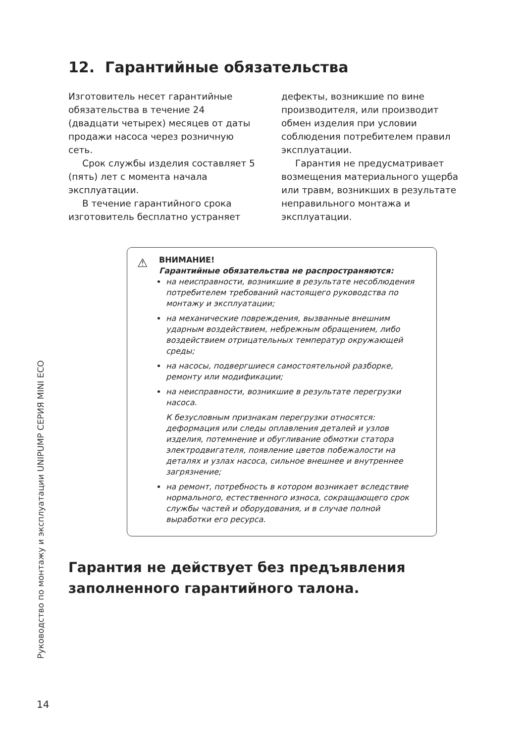12. Гарантийные обязательства
Изготовитель несет гарантийные обязательства в течение 24 (двадцати четырех) месяцев от даты продажи насоса через розничную сеть.
Срок службы изделия составляет 5 (пять) лет с момента начала эксплуатации.
В течение гарантийного срока изготовитель бесплатно устраняет дефекты, возникшие по вине производителя, или производит обмен изделия при условии соблюдения потребителем правил эксплуатации.
Гарантия не предусматривает возмещения материального ущерба или травм, возникших в результате неправильного монтажа и эксплуатации.
⚠ ВНИМАНИЕ!
Гарантийные обязательства не распространяются:
на неисправности, возникшие в результате несоблюдения потребителем требований настоящего руководства по монтажу и эксплуатации;
на механические повреждения, вызванные внешним ударным воздействием, небрежным обращением, либо воздействием отрицательных температур окружающей среды;
на насосы, подвергшиеся самостоятельной разборке, ремонту или модификации;
на неисправности, возникшие в результате перегрузки насоса.
К безусловным признакам перегрузки относятся: деформация или следы оплавления деталей и узлов изделия, потемнение и обугливание обмотки статора электродвигателя, появление цветов побежалости на деталях и узлах насоса, сильное внешнее и внутреннее загрязнение;
на ремонт, потребность в котором возникает вследствие нормального, естественного износа, сокращающего срок службы частей и оборудования, и в случае полной выработки его ресурса.
Гарантия не действует без предъявления заполненного гарантийного талона.
Руководство по монтажу и эксплуатации UNIPUMP СЕРИЯ MINI ECO
14